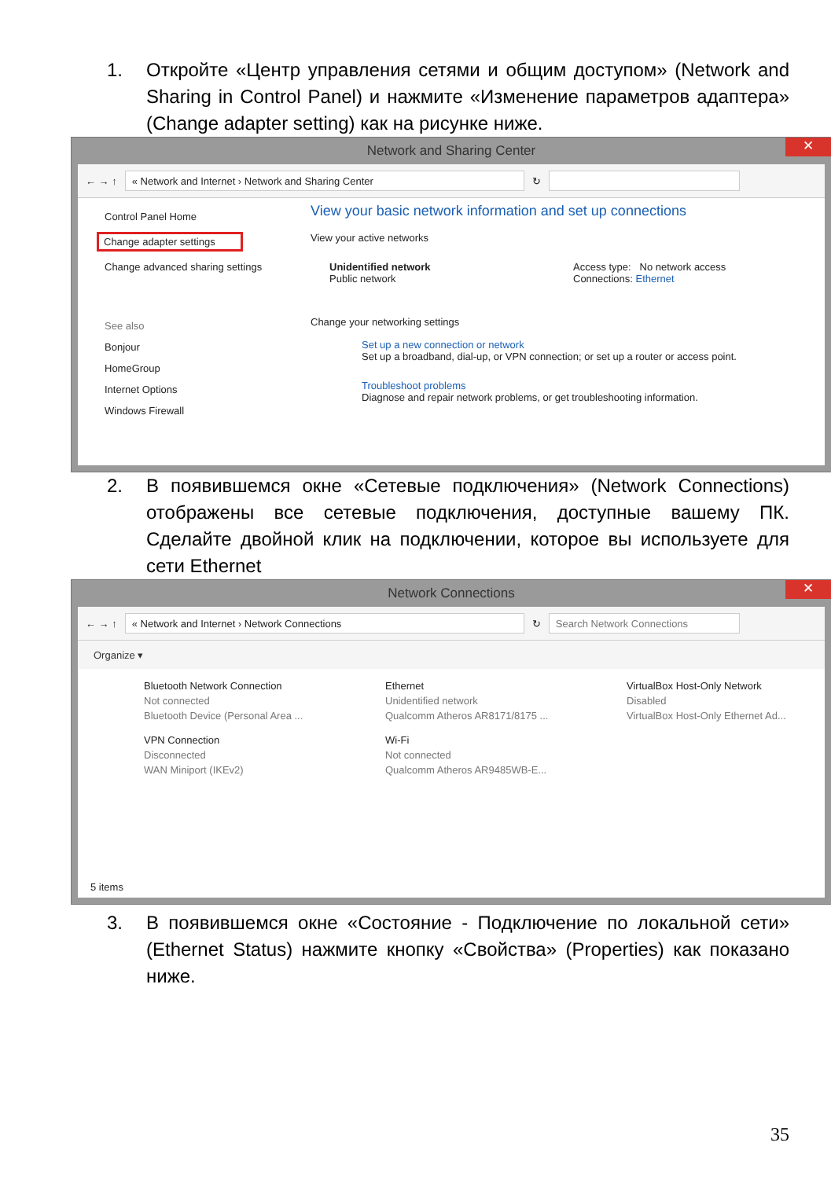1. Откройте «Центр управления сетями и общим доступом» (Network and Sharing in Control Panel) и нажмите «Изменение параметров адаптера» (Change adapter setting) как на рисунке ниже.
Network and Sharing Center ✕
← → ↑
« Network and Internet › Network and Sharing Center
↻
Control Panel Home
Change adapter settings
Change advanced sharing settings
See also
Bonjour
HomeGroup
Internet Options
Windows Firewall
View your basic network information and set up connections
View your active networks
Unidentified network
Public network
Access type: No network access
Connections: Ethernet
Change your networking settings
Set up a new connection or network
Set up a broadband, dial-up, or VPN connection; or set up a router or access point.
Troubleshoot problems
Diagnose and repair network problems, or get troubleshooting information.
2. В появившемся окне «Сетевые подключения» (Network Connections) отображены все сетевые подключения, доступные вашему ПК. Сделайте двойной клик на подключении, которое вы используете для сети Ethernet
Network Connections ✕
← → ↑
« Network and Internet › Network Connections
↻
Search Network Connections
Organize ▾
Bluetooth Network Connection
Not connected
Bluetooth Device (Personal Area ...
Ethernet
Unidentified network
Qualcomm Atheros AR8171/8175 ...
VirtualBox Host-Only Network
Disabled
VirtualBox Host-Only Ethernet Ad...
VPN Connection
Disconnected
WAN Miniport (IKEv2)
Wi-Fi
Not connected
Qualcomm Atheros AR9485WB-E...
5 items
3. В появившемся окне «Состояние - Подключение по локальной сети» (Ethernet Status) нажмите кнопку «Свойства» (Properties) как показано ниже.
35